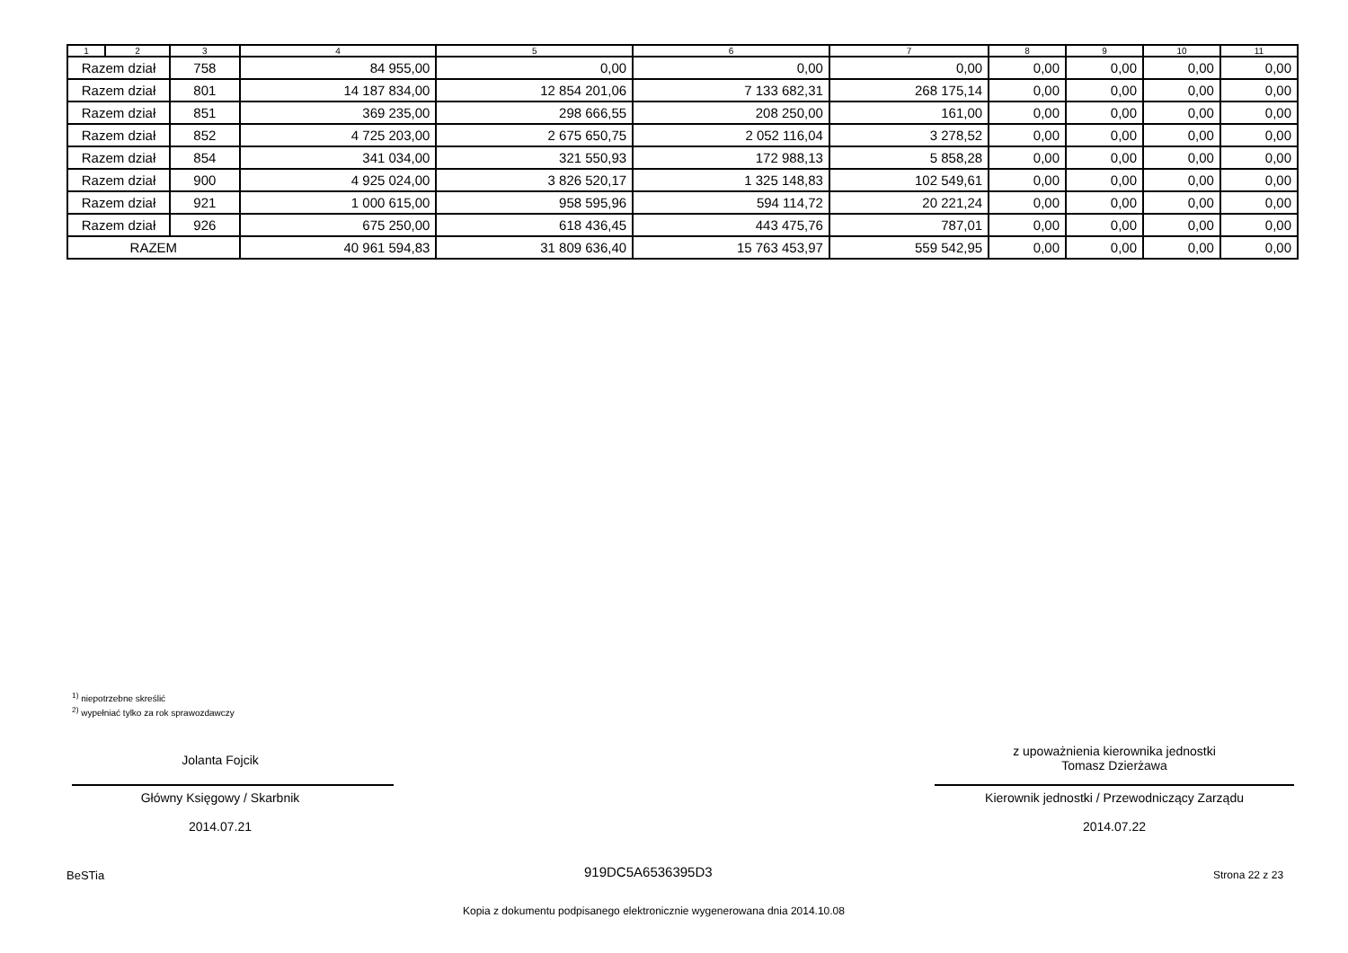| 1 | 2 | 3 | 4 | 5 | 6 | 7 | 8 | 9 | 10 | 11 |
| --- | --- | --- | --- | --- | --- | --- | --- | --- | --- | --- |
| Razem dział | | 758 | 84 955,00 | 0,00 | 0,00 | 0,00 | 0,00 | 0,00 | 0,00 | 0,00 |
| Razem dział | | 801 | 14 187 834,00 | 12 854 201,06 | 7 133 682,31 | 268 175,14 | 0,00 | 0,00 | 0,00 | 0,00 |
| Razem dział | | 851 | 369 235,00 | 298 666,55 | 208 250,00 | 161,00 | 0,00 | 0,00 | 0,00 | 0,00 |
| Razem dział | | 852 | 4 725 203,00 | 2 675 650,75 | 2 052 116,04 | 3 278,52 | 0,00 | 0,00 | 0,00 | 0,00 |
| Razem dział | | 854 | 341 034,00 | 321 550,93 | 172 988,13 | 5 858,28 | 0,00 | 0,00 | 0,00 | 0,00 |
| Razem dział | | 900 | 4 925 024,00 | 3 826 520,17 | 1 325 148,83 | 102 549,61 | 0,00 | 0,00 | 0,00 | 0,00 |
| Razem dział | | 921 | 1 000 615,00 | 958 595,96 | 594 114,72 | 20 221,24 | 0,00 | 0,00 | 0,00 | 0,00 |
| Razem dział | | 926 | 675 250,00 | 618 436,45 | 443 475,76 | 787,01 | 0,00 | 0,00 | 0,00 | 0,00 |
| RAZEM | | | 40 961 594,83 | 31 809 636,40 | 15 763 453,97 | 559 542,95 | 0,00 | 0,00 | 0,00 | 0,00 |
<sup>1)</sup> niepotrzebne skreślić
<sup>2)</sup> wypełniać tylko za rok sprawozdawczy
Jolanta Fojcik
Główny Księgowy / Skarbnik
2014.07.21
z upoważnienia kierownika jednostki
Tomasz Dzierżawa
Kierownik jednostki / Przewodniczący Zarządu
2014.07.22
BeSTia 919DC5A6536395D3 Strona 22 z 23
Kopia z dokumentu podpisanego elektronicznie wygenerowana dnia 2014.10.08